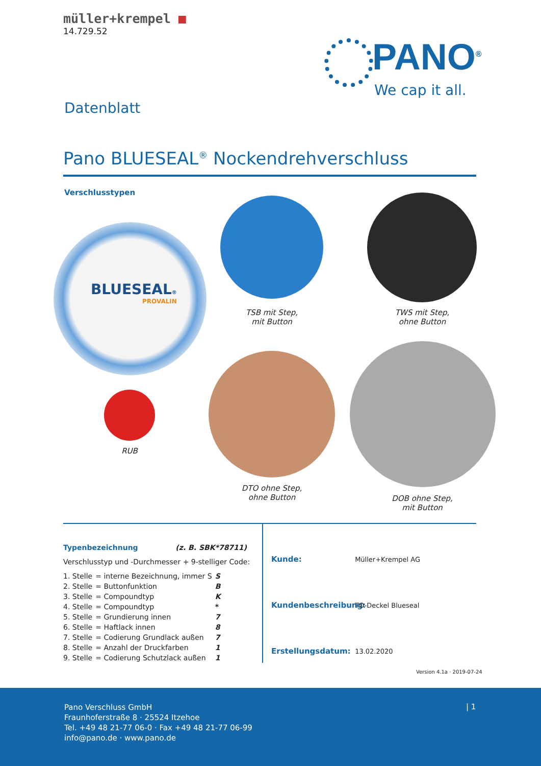müller+krempel ■
14.729.52
PANO<sup>®</sup>
We cap it all.
Datenblatt
Pano BLUESEAL<sup>®</sup> Nockendrehverschluss
Verschlusstypen
BLUESEAL®
PROVALIN
TSB mit Step,
mit Button
TWS mit Step,
ohne Button
RUB
DTO ohne Step,
ohne Button
DOB ohne Step,
mit Button
Typenbezeichnung (z. B. SBK*78711)
Verschlusstyp und -Durchmesser + 9-stelliger Code:
| 1. Stelle | = interne Bezeichnung, immer S | S |
| 2. Stelle | = Buttonfunktion | B |
| 3. Stelle | = Compoundtyp | K |
| 4. Stelle | = Compoundtyp | * |
| 5. Stelle | = Grundierung innen | 7 |
| 6. Stelle | = Haftlack innen | 8 |
| 7. Stelle | = Codierung Grundlack außen | 7 |
| 8. Stelle | = Anzahl der Druckfarben | 1 |
| 9. Stelle | = Codierung Schutzlack außen | 1 |
Kunde: Müller+Krempel AG
Kundenbeschreibung: TO-Deckel Blueseal
Erstellungsdatum: 13.02.2020
Version 4.1a · 2019-07-24
Pano Verschluss GmbH
Fraunhoferstraße 8 · 25524 Itzehoe
Tel. +49 48 21-77 06-0 · Fax +49 48 21-77 06-99
info@pano.de · www.pano.de
| 1